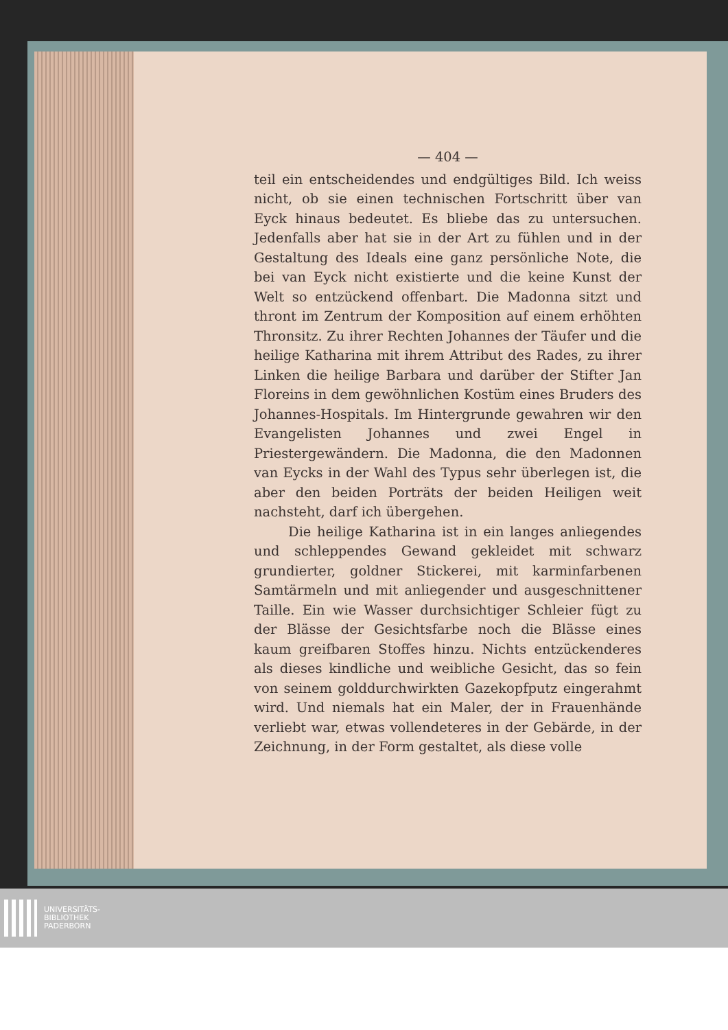— 404 —
teil ein entscheidendes und endgültiges Bild. Ich weiss nicht, ob sie einen technischen Fortschritt über van Eyck hinaus bedeutet. Es bliebe das zu untersuchen. Jedenfalls aber hat sie in der Art zu fühlen und in der Gestaltung des Ideals eine ganz persönliche Note, die bei van Eyck nicht existierte und die keine Kunst der Welt so entzückend offenbart. Die Madonna sitzt und thront im Zentrum der Komposition auf einem erhöhten Thronsitz. Zu ihrer Rechten Johannes der Täufer und die heilige Katharina mit ihrem Attribut des Rades, zu ihrer Linken die heilige Barbara und darüber der Stifter Jan Floreins in dem gewöhnlichen Kostüm eines Bruders des Johannes-Hospitals. Im Hintergrunde gewahren wir den Evangelisten Johannes und zwei Engel in Priestergewändern. Die Madonna, die den Madonnen van Eycks in der Wahl des Typus sehr überlegen ist, die aber den beiden Porträts der beiden Heiligen weit nachsteht, darf ich übergehen.
Die heilige Katharina ist in ein langes anliegendes und schleppendes Gewand gekleidet mit schwarz grundierter, goldner Stickerei, mit karminfarbenen Samtärmeln und mit anliegender und ausgeschnittener Taille. Ein wie Wasser durchsichtiger Schleier fügt zu der Blässe der Gesichtsfarbe noch die Blässe eines kaum greifbaren Stoffes hinzu. Nichts entzückenderes als dieses kindliche und weibliche Gesicht, das so fein von seinem golddurchwirkten Gazekopfputz eingerahmt wird. Und niemals hat ein Maler, der in Frauenhände verliebt war, etwas vollendeteres in der Gebärde, in der Zeichnung, in der Form gestaltet, als diese volle
UNIVERSITÄTS-
BIBLIOTHEK
PADERBORN